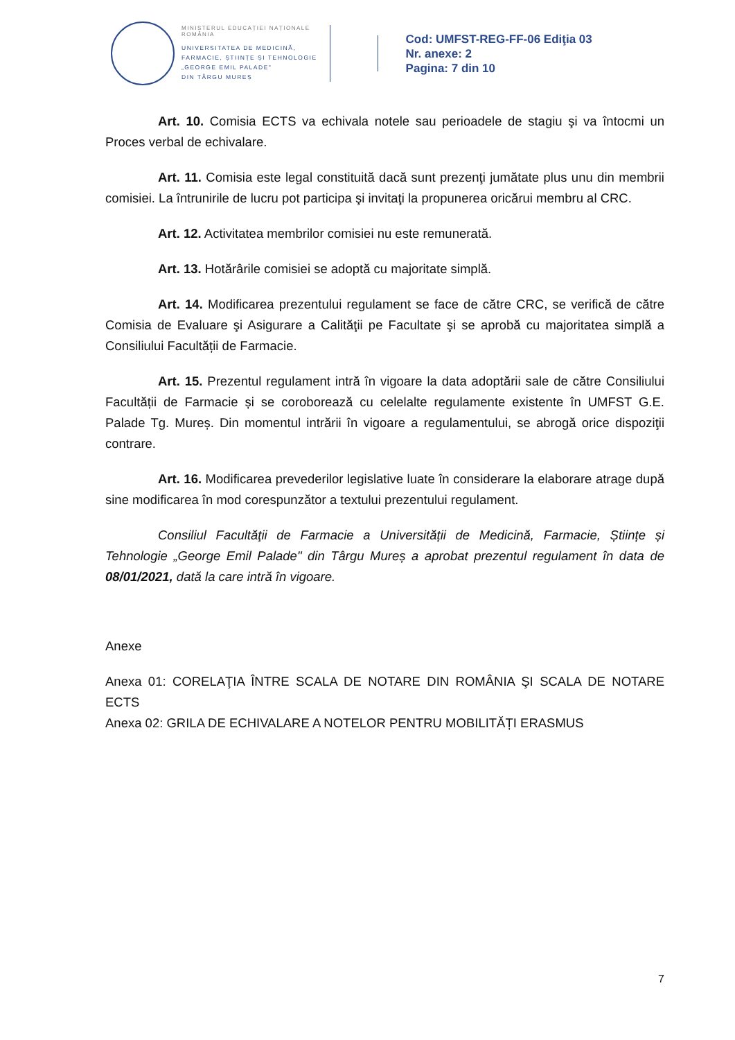MINISTERUL EDUCAȚIEI NAȚIONALE
ROMÂNIA
UNIVERSITATEA DE MEDICINĂ,
FARMACIE, ȘTIINȚE ȘI TEHNOLOGIE
„GEORGE EMIL PALADE"
DIN TÂRGU MUREȘ
Cod: UMFST-REG-FF-06 Ediţia 03
Nr. anexe: 2
Pagina: 7 din 10
Art. 10. Comisia ECTS va echivala notele sau perioadele de stagiu şi va întocmi un Proces verbal de echivalare.
Art. 11. Comisia este legal constituită dacă sunt prezenţi jumătate plus unu din membrii comisiei. La întrunirile de lucru pot participa şi invitaţi la propunerea oricărui membru al CRC.
Art. 12. Activitatea membrilor comisiei nu este remunerată.
Art. 13. Hotărârile comisiei se adoptă cu majoritate simplă.
Art. 14. Modificarea prezentului regulament se face de către CRC, se verifică de către Comisia de Evaluare şi Asigurare a Calităţii pe Facultate şi se aprobă cu majoritatea simplă a Consiliului Facultății de Farmacie.
Art. 15. Prezentul regulament intră în vigoare la data adoptării sale de către Consiliului Facultății de Farmacie și se coroborează cu celelalte regulamente existente în UMFST G.E. Palade Tg. Mureș. Din momentul intrării în vigoare a regulamentului, se abrogă orice dispoziţii contrare.
Art. 16. Modificarea prevederilor legislative luate în considerare la elaborare atrage după sine modificarea în mod corespunzător a textului prezentului regulament.
Consiliul Facultăţii de Farmacie a Universității de Medicină, Farmacie, Științe și Tehnologie „George Emil Palade" din Târgu Mureș a aprobat prezentul regulament în data de 08/01/2021, dată la care intră în vigoare.
Anexe
Anexa 01: CORELAŢIA ÎNTRE SCALA DE NOTARE DIN ROMÂNIA ŞI SCALA DE NOTARE ECTS
Anexa 02: GRILA DE ECHIVALARE A NOTELOR PENTRU MOBILITĂȚI ERASMUS
7